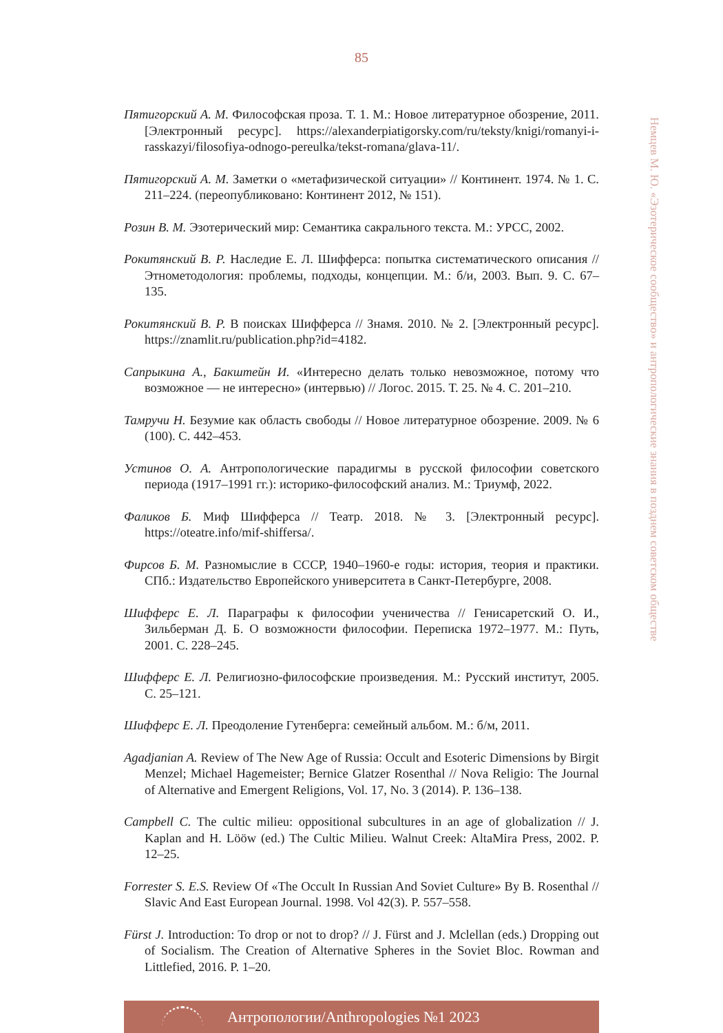85
Немцев М. Ю. «Эзотерическое сообщество» и антропологические знания в позднем советском обществе
Пятигорский А. М. Философская проза. Т. 1. М.: Новое литературное обозрение, 2011. [Электронный ресурс]. https://alexanderpiatigorsky.com/ru/teksty/knigi/romanyi-i-rasskazyi/filosofiya-odnogo-pereulka/tekst-romana/glava-11/.
Пятигорский А. М. Заметки о «метафизической ситуации» // Континент. 1974. № 1. С. 211–224. (переопубликовано: Континент 2012, № 151).
Розин В. М. Эзотерический мир: Семантика сакрального текста. М.: УРСС, 2002.
Рокитянский В. Р. Наследие Е. Л. Шифферса: попытка систематического описания // Этнометодология: проблемы, подходы, концепции. М.: б/и, 2003. Вып. 9. С. 67–135.
Рокитянский В. Р. В поисках Шифферса // Знамя. 2010. № 2. [Электронный ресурс]. https://znamlit.ru/publication.php?id=4182.
Сапрыкина А., Бакштейн И. «Интересно делать только невозможное, потому что возможное — не интересно» (интервью) // Логос. 2015. Т. 25. № 4. С. 201–210.
Тамручи Н. Безумие как область свободы // Новое литературное обозрение. 2009. № 6 (100). С. 442–453.
Устинов О. А. Антропологические парадигмы в русской философии советского периода (1917–1991 гг.): историко-философский анализ. М.: Триумф, 2022.
Фаликов Б. Миф Шифферса // Театр. 2018. № 3. [Электронный ресурс]. https://oteatre.info/mif-shiffersa/.
Фирсов Б. М. Разномыслие в СССР, 1940–1960-е годы: история, теория и практики. СПб.: Издательство Европейского университета в Санкт-Петербурге, 2008.
Шифферс Е. Л. Параграфы к философии ученичества // Генисаретский О. И., Зильберман Д. Б. О возможности философии. Переписка 1972–1977. М.: Путь, 2001. С. 228–245.
Шифферс Е. Л. Религиозно-философские произведения. М.: Русский институт, 2005. С. 25–121.
Шифферс Е. Л. Преодоление Гутенберга: семейный альбом. М.: б/м, 2011.
Agadjanian A. Review of The New Age of Russia: Occult and Esoteric Dimensions by Birgit Menzel; Michael Hagemeister; Bernice Glatzer Rosenthal // Nova Religio: The Journal of Alternative and Emergent Religions, Vol. 17, No. 3 (2014). P. 136–138.
Campbell C. The cultic milieu: oppositional subcultures in an age of globalization // J. Kaplan and H. Lööw (ed.) The Cultic Milieu. Walnut Creek: AltaMira Press, 2002. P. 12–25.
Forrester S. E.S. Review Of «The Occult In Russian And Soviet Culture» By B. Rosenthal // Slavic And East European Journal. 1998. Vol 42(3). P. 557–558.
Fürst J. Introduction: To drop or not to drop? // J. Fürst and J. Mclellan (eds.) Dropping out of Socialism. The Creation of Alternative Spheres in the Soviet Bloc. Rowman and Littlefied, 2016. P. 1–20.
Антропологии/Anthropologies №1 2023